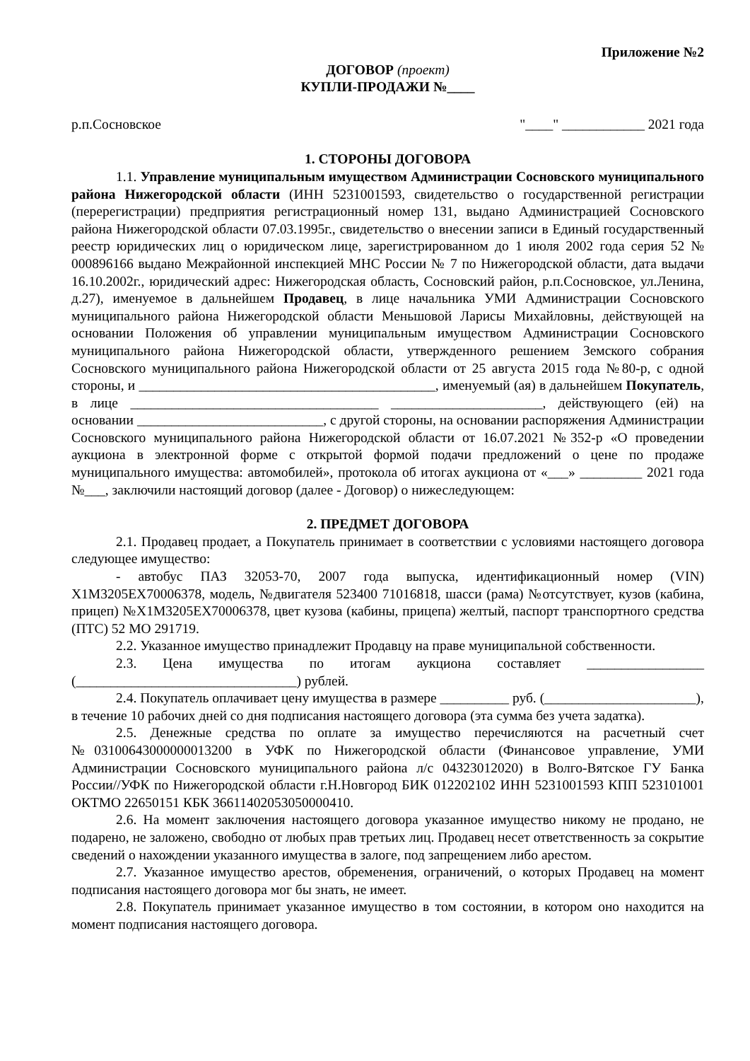Приложение №2
ДОГОВОР (проект)
КУПЛИ-ПРОДАЖИ №____
р.п.Сосновское "____" ____________ 2021 года
1. СТОРОНЫ ДОГОВОРА
1.1. Управление муниципальным имуществом Администрации Сосновского муниципального района Нижегородской области (ИНН 5231001593, свидетельство о государственной регистрации (перерегистрации) предприятия регистрационный номер 131, выдано Администрацией Сосновского района Нижегородской области 07.03.1995г., свидетельство о внесении записи в Единый государственный реестр юридических лиц о юридическом лице, зарегистрированном до 1 июля 2002 года серия 52 № 000896166 выдано Межрайонной инспекцией МНС России № 7 по Нижегородской области, дата выдачи 16.10.2002г., юридический адрес: Нижегородская область, Сосновский район, р.п.Сосновское, ул.Ленина, д.27), именуемое в дальнейшем Продавец, в лице начальника УМИ Администрации Сосновского муниципального района Нижегородской области Меньшовой Ларисы Михайловны, действующей на основании Положения об управлении муниципальным имуществом Администрации Сосновского муниципального района Нижегородской области, утвержденного решением Земского собрания Сосновского муниципального района Нижегородской области от 25 августа 2015 года №80-р, с одной стороны, и ___________________________________________, именуемый (ая) в дальнейшем Покупатель, в лице ____________________________________ ______________________, действующего (ей) на основании ___________________________, с другой стороны, на основании распоряжения Администрации Сосновского муниципального района Нижегородской области от 16.07.2021 №352-р «О проведении аукциона в электронной форме с открытой формой подачи предложений о цене по продаже муниципального имущества: автомобилей», протокола об итогах аукциона от «___» _________ 2021 года №___, заключили настоящий договор (далее - Договор) о нижеследующем:
2. ПРЕДМЕТ ДОГОВОРА
2.1. Продавец продает, а Покупатель принимает в соответствии с условиями настоящего договора следующее имущество:
- автобус ПАЗ 32053-70, 2007 года выпуска, идентификационный номер (VIN) X1M3205EX70006378, модель, №двигателя 523400 71016818, шасси (рама) №отсутствует, кузов (кабина, прицеп) №X1M3205EX70006378, цвет кузова (кабины, прицепа) желтый, паспорт транспортного средства (ПТС) 52 МО 291719.
2.2. Указанное имущество принадлежит Продавцу на праве муниципальной собственности.
2.3. Цена имущества по итогам аукциона составляет _________________ (________________________________) рублей.
2.4. Покупатель оплачивает цену имущества в размере __________ руб. (______________________), в течение 10 рабочих дней со дня подписания настоящего договора (эта сумма без учета задатка).
2.5. Денежные средства по оплате за имущество перечисляются на расчетный счет №03100643000000013200 в УФК по Нижегородской области (Финансовое управление, УМИ Администрации Сосновского муниципального района л/с 04323012020) в Волго-Вятское ГУ Банка России//УФК по Нижегородской области г.Н.Новгород БИК 012202102 ИНН 5231001593 КПП 523101001 ОКТМО 22650151 КБК 36611402053050000410.
2.6. На момент заключения настоящего договора указанное имущество никому не продано, не подарено, не заложено, свободно от любых прав третьих лиц. Продавец несет ответственность за сокрытие сведений о нахождении указанного имущества в залоге, под запрещением либо арестом.
2.7. Указанное имущество арестов, обременения, ограничений, о которых Продавец на момент подписания настоящего договора мог бы знать, не имеет.
2.8. Покупатель принимает указанное имущество в том состоянии, в котором оно находится на момент подписания настоящего договора.